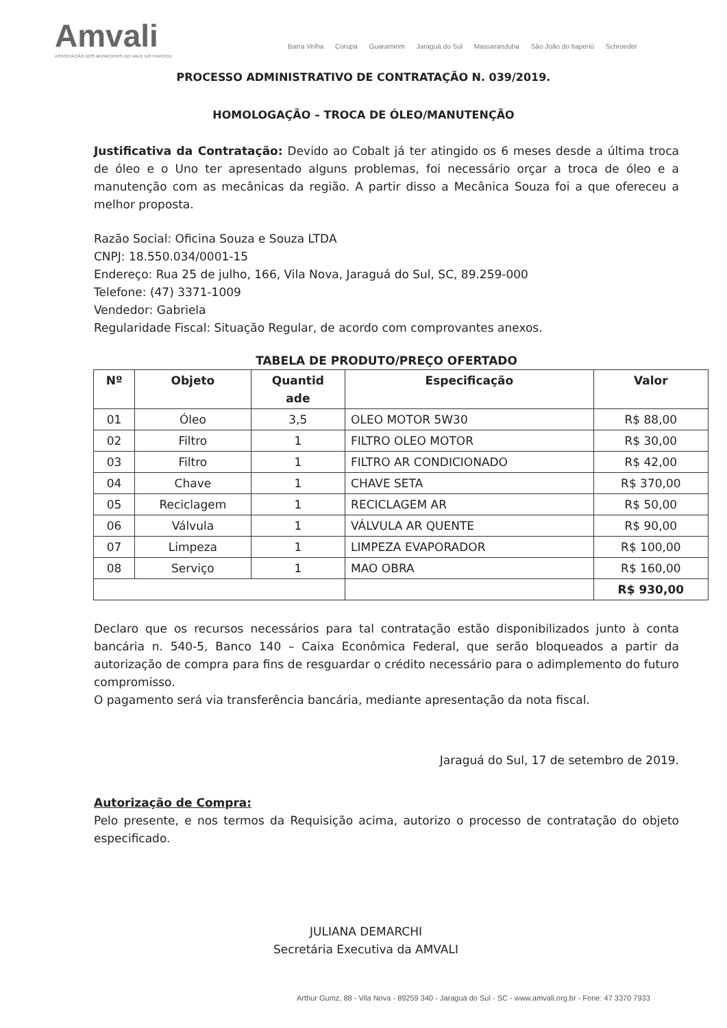Amvali
ASSOCIAÇÃO DOS MUNICÍPIOS DO VALE DO ITAPOCU
Barra Velha Corupá Guaramirim Jaraguá do Sul Massaranduba São João do Itaperiú Schroeder
PROCESSO ADMINISTRATIVO DE CONTRATAÇÃO N. 039/2019.
HOMOLOGAÇÃO – TROCA DE ÓLEO/MANUTENÇÃO
Justificativa da Contratação: Devido ao Cobalt já ter atingido os 6 meses desde a última troca de óleo e o Uno ter apresentado alguns problemas, foi necessário orçar a troca de óleo e a manutenção com as mecânicas da região. A partir disso a Mecânica Souza foi a que ofereceu a melhor proposta.
Razão Social: Oficina Souza e Souza LTDA
CNPJ: 18.550.034/0001-15
Endereço: Rua 25 de julho, 166, Vila Nova, Jaraguá do Sul, SC, 89.259-000
Telefone: (47) 3371-1009
Vendedor: Gabriela
Regularidade Fiscal: Situação Regular, de acordo com comprovantes anexos.
TABELA DE PRODUTO/PREÇO OFERTADO
| Nº | Objeto | Quantid ade | Especificação | Valor |
| --- | --- | --- | --- | --- |
| 01 | Óleo | 3,5 | OLEO MOTOR 5W30 | R$ 88,00 |
| 02 | Filtro | 1 | FILTRO OLEO MOTOR | R$ 30,00 |
| 03 | Filtro | 1 | FILTRO AR CONDICIONADO | R$ 42,00 |
| 04 | Chave | 1 | CHAVE SETA | R$ 370,00 |
| 05 | Reciclagem | 1 | RECICLAGEM AR | R$ 50,00 |
| 06 | Válvula | 1 | VÁLVULA AR QUENTE | R$ 90,00 |
| 07 | Limpeza | 1 | LIMPEZA EVAPORADOR | R$ 100,00 |
| 08 | Serviço | 1 | MAO OBRA | R$ 160,00 |
| | | | | R$ 930,00 |
Declaro que os recursos necessários para tal contratação estão disponibilizados junto à conta bancária n. 540-5, Banco 140 – Caixa Econômica Federal, que serão bloqueados a partir da autorização de compra para fins de resguardar o crédito necessário para o adimplemento do futuro compromisso.
O pagamento será via transferência bancária, mediante apresentação da nota fiscal.
Jaraguá do Sul, 17 de setembro de 2019.
Autorização de Compra:
Pelo presente, e nos termos da Requisição acima, autorizo o processo de contratação do objeto especificado.
JULIANA DEMARCHI
Secretária Executiva da AMVALI
Arthur Gumz, 88 - Vila Nova - 89259 340 - Jaraguá do Sul - SC - www.amvali.org.br - Fone: 47 3370 7933